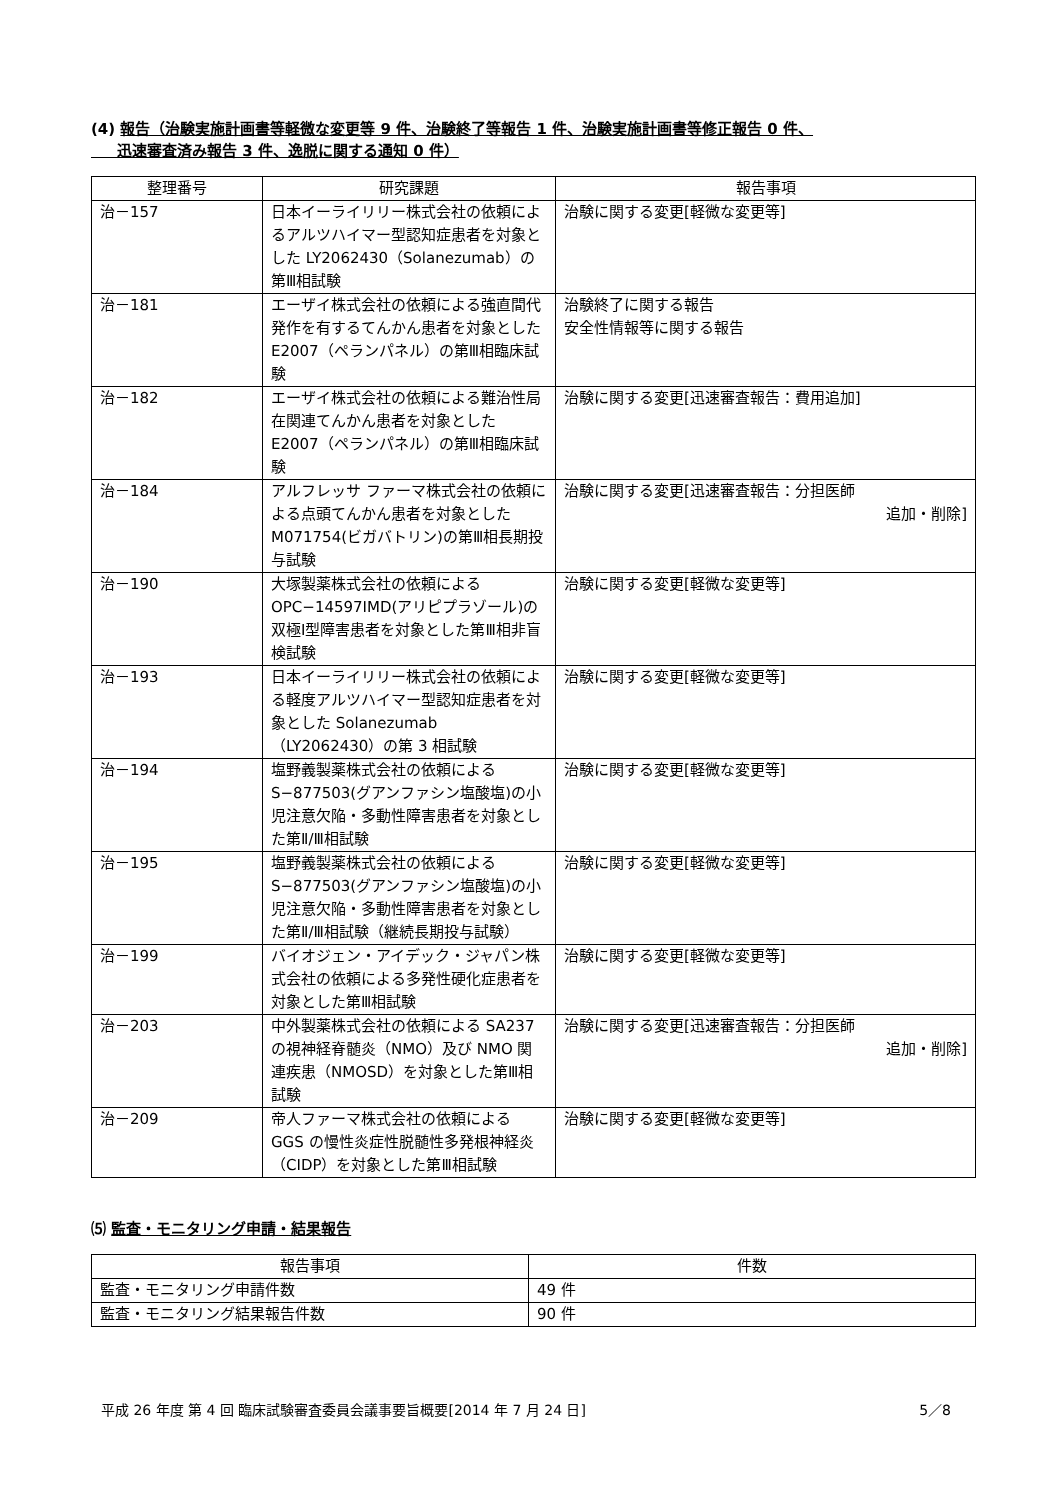(4) 報告（治験実施計画書等軽微な変更等 9 件、治験終了等報告 1 件、治験実施計画書等修正報告 0 件、
迅速審査済み報告 3 件、逸脱に関する通知 0 件）
| 整理番号 | 研究課題 | 報告事項 |
| --- | --- | --- |
| 治－157 | 日本イーライリリー株式会社の依頼によるアルツハイマー型認知症患者を対象とした LY2062430（Solanezumab）の第Ⅲ相試験 | 治験に関する変更[軽微な変更等] |
| 治－181 | エーザイ株式会社の依頼による強直間代発作を有するてんかん患者を対象とした E2007（ペランパネル）の第Ⅲ相臨床試験 | 治験終了に関する報告 安全性情報等に関する報告 |
| 治－182 | エーザイ株式会社の依頼による難治性局在関連てんかん患者を対象とした E2007（ペランパネル）の第Ⅲ相臨床試験 | 治験に関する変更[迅速審査報告：費用追加] |
| 治－184 | アルフレッサ ファーマ株式会社の依頼による点頭てんかん患者を対象とした M071754(ビガバトリン)の第Ⅲ相長期投与試験 | 治験に関する変更[迅速審査報告：分担医師 追加・削除] |
| 治－190 | 大塚製薬株式会社の依頼による OPC−14597IMD(アリピプラゾール)の双極Ⅰ型障害患者を対象とした第Ⅲ相非盲検試験 | 治験に関する変更[軽微な変更等] |
| 治－193 | 日本イーライリリー株式会社の依頼による軽度アルツハイマー型認知症患者を対象とした Solanezumab（LY2062430）の第 3 相試験 | 治験に関する変更[軽微な変更等] |
| 治－194 | 塩野義製薬株式会社の依頼による S−877503(グアンファシン塩酸塩)の小児注意欠陥・多動性障害患者を対象とした第Ⅱ/Ⅲ相試験 | 治験に関する変更[軽微な変更等] |
| 治－195 | 塩野義製薬株式会社の依頼による S−877503(グアンファシン塩酸塩)の小児注意欠陥・多動性障害患者を対象とした第Ⅱ/Ⅲ相試験（継続長期投与試験） | 治験に関する変更[軽微な変更等] |
| 治－199 | バイオジェン・アイデック・ジャパン株式会社の依頼による多発性硬化症患者を対象とした第Ⅲ相試験 | 治験に関する変更[軽微な変更等] |
| 治－203 | 中外製薬株式会社の依頼による SA237 の視神経脊髄炎（NMO）及び NMO 関連疾患（NMOSD）を対象とした第Ⅲ相試験 | 治験に関する変更[迅速審査報告：分担医師 追加・削除] |
| 治－209 | 帝人ファーマ株式会社の依頼による GGS の慢性炎症性脱髄性多発根神経炎（CIDP）を対象とした第Ⅲ相試験 | 治験に関する変更[軽微な変更等] |
⑸ 監査・モニタリング申請・結果報告
| 報告事項 | 件数 |
| --- | --- |
| 監査・モニタリング申請件数 | 49 件 |
| 監査・モニタリング結果報告件数 | 90 件 |
平成 26 年度 第 4 回 臨床試験審査委員会議事要旨概要[2014 年 7 月 24 日] 5／8